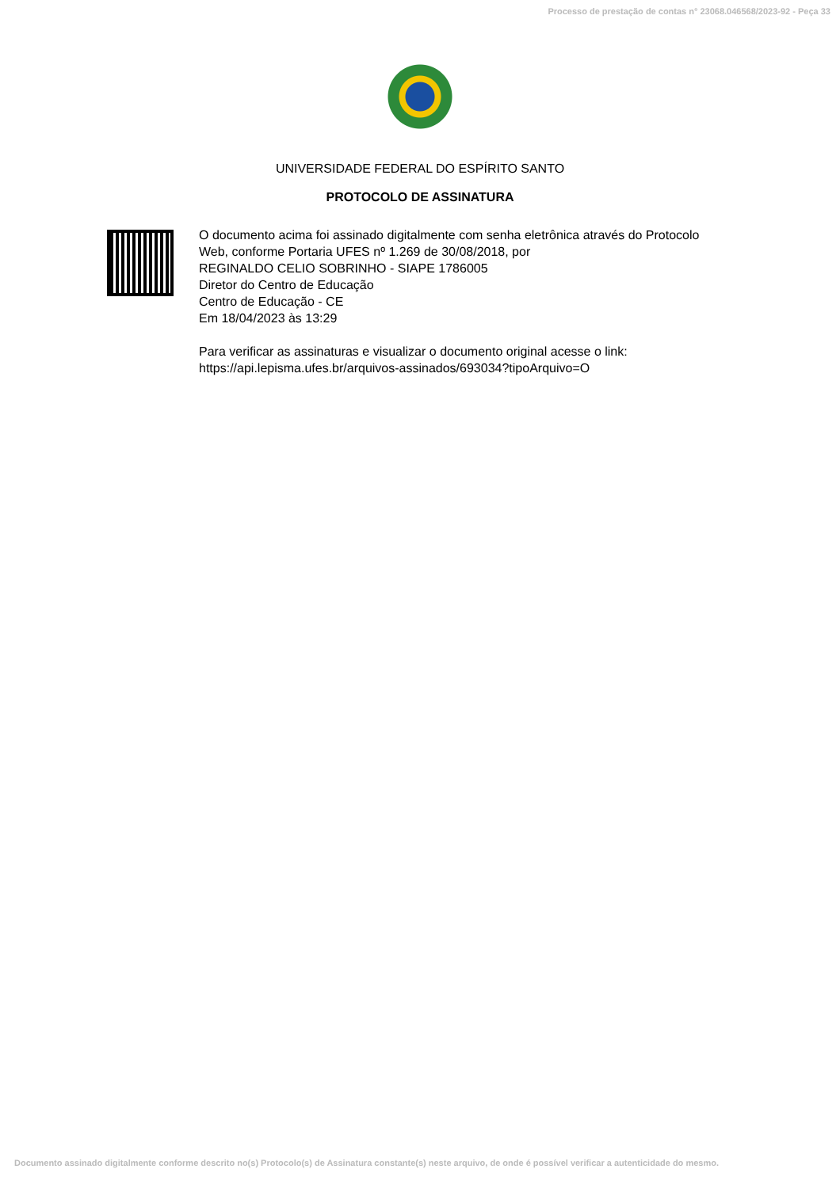Processo de prestação de contas n° 23068.046568/2023-92 - Peça 33
UNIVERSIDADE FEDERAL DO ESPÍRITO SANTO
PROTOCOLO DE ASSINATURA
O documento acima foi assinado digitalmente com senha eletrônica através do Protocolo
Web, conforme Portaria UFES nº 1.269 de 30/08/2018, por
REGINALDO CELIO SOBRINHO - SIAPE 1786005
Diretor do Centro de Educação
Centro de Educação - CE
Em 18/04/2023 às 13:29
Para verificar as assinaturas e visualizar o documento original acesse o link:
https://api.lepisma.ufes.br/arquivos-assinados/693034?tipoArquivo=O
Documento assinado digitalmente conforme descrito no(s) Protocolo(s) de Assinatura constante(s) neste arquivo, de onde é possível verificar a autenticidade do mesmo.